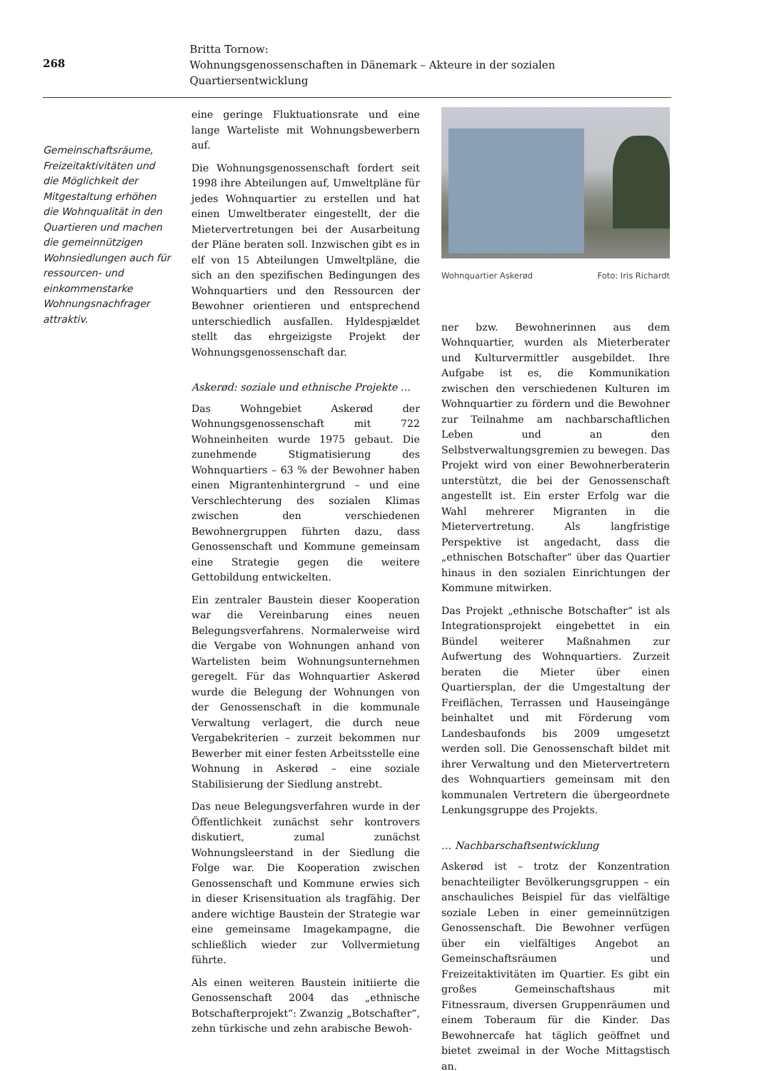268
Britta Tornow:
Wohnungsgenossenschaften in Dänemark – Akteure in der sozialen Quartiersentwicklung
Gemeinschaftsräume, Freizeitaktivitäten und die Möglichkeit der Mitgestaltung erhöhen die Wohnqualität in den Quartieren und machen die gemeinnützigen Wohnsiedlungen auch für ressourcen- und einkommenstarke Wohnungsnachfrager attraktiv.
eine geringe Fluktuationsrate und eine lange Warteliste mit Wohnungsbewerbern auf.
Die Wohnungsgenossenschaft fordert seit 1998 ihre Abteilungen auf, Umweltpläne für jedes Wohnquartier zu erstellen und hat einen Umweltberater eingestellt, der die Mietervertretungen bei der Ausarbeitung der Pläne beraten soll. Inzwischen gibt es in elf von 15 Abteilungen Umweltpläne, die sich an den spezifischen Bedingungen des Wohnquartiers und den Ressourcen der Bewohner orientieren und entsprechend unterschiedlich ausfallen. Hyldespjældet stellt das ehrgeizigste Projekt der Wohnungsgenossenschaft dar.
Askerød: soziale und ethnische Projekte …
Das Wohngebiet Askerød der Wohnungsgenossenschaft mit 722 Wohneinheiten wurde 1975 gebaut. Die zunehmende Stigmatisierung des Wohnquartiers – 63 % der Bewohner haben einen Migrantenhintergrund – und eine Verschlechterung des sozialen Klimas zwischen den verschiedenen Bewohnergruppen führten dazu, dass Genossenschaft und Kommune gemeinsam eine Strategie gegen die weitere Gettobildung entwickelten.
Ein zentraler Baustein dieser Kooperation war die Vereinbarung eines neuen Belegungsverfahrens. Normalerweise wird die Vergabe von Wohnungen anhand von Wartelisten beim Wohnungsunternehmen geregelt. Für das Wohnquartier Askerød wurde die Belegung der Wohnungen von der Genossenschaft in die kommunale Verwaltung verlagert, die durch neue Vergabekriterien – zurzeit bekommen nur Bewerber mit einer festen Arbeitsstelle eine Wohnung in Askerød – eine soziale Stabilisierung der Siedlung anstrebt.
Das neue Belegungsverfahren wurde in der Öffentlichkeit zunächst sehr kontrovers diskutiert, zumal zunächst Wohnungsleerstand in der Siedlung die Folge war. Die Kooperation zwischen Genossenschaft und Kommune erwies sich in dieser Krisensituation als tragfähig. Der andere wichtige Baustein der Strategie war eine gemeinsame Imagekampagne, die schließlich wieder zur Vollvermietung führte.
Als einen weiteren Baustein initiierte die Genossenschaft 2004 das „ethnische Botschafterprojekt“: Zwanzig „Botschafter“, zehn türkische und zehn arabische Bewoh-
Wohnquartier Askerød Foto: Iris Richardt
ner bzw. Bewohnerinnen aus dem Wohnquartier, wurden als Mieterberater und Kulturvermittler ausgebildet. Ihre Aufgabe ist es, die Kommunikation zwischen den verschiedenen Kulturen im Wohnquartier zu fördern und die Bewohner zur Teilnahme am nachbarschaftlichen Leben und an den Selbstverwaltungsgremien zu bewegen. Das Projekt wird von einer Bewohnerberaterin unterstützt, die bei der Genossenschaft angestellt ist. Ein erster Erfolg war die Wahl mehrerer Migranten in die Mietervertretung. Als langfristige Perspektive ist angedacht, dass die „ethnischen Botschafter“ über das Quartier hinaus in den sozialen Einrichtungen der Kommune mitwirken.
Das Projekt „ethnische Botschafter“ ist als Integrationsprojekt eingebettet in ein Bündel weiterer Maßnahmen zur Aufwertung des Wohnquartiers. Zurzeit beraten die Mieter über einen Quartiersplan, der die Umgestaltung der Freiflächen, Terrassen und Hauseingänge beinhaltet und mit Förderung vom Landesbaufonds bis 2009 umgesetzt werden soll. Die Genossenschaft bildet mit ihrer Verwaltung und den Mietervertretern des Wohnquartiers gemeinsam mit den kommunalen Vertretern die übergeordnete Lenkungsgruppe des Projekts.
… Nachbarschaftsentwicklung
Askerød ist – trotz der Konzentration benachteiligter Bevölkerungsgruppen – ein anschauliches Beispiel für das vielfältige soziale Leben in einer gemeinnützigen Genossenschaft. Die Bewohner verfügen über ein vielfältiges Angebot an Gemeinschaftsräumen und Freizeitaktivitäten im Quartier. Es gibt ein großes Gemeinschaftshaus mit Fitnessraum, diversen Gruppenräumen und einem Toberaum für die Kinder. Das Bewohnercafe hat täglich geöffnet und bietet zweimal in der Woche Mittagstisch an.